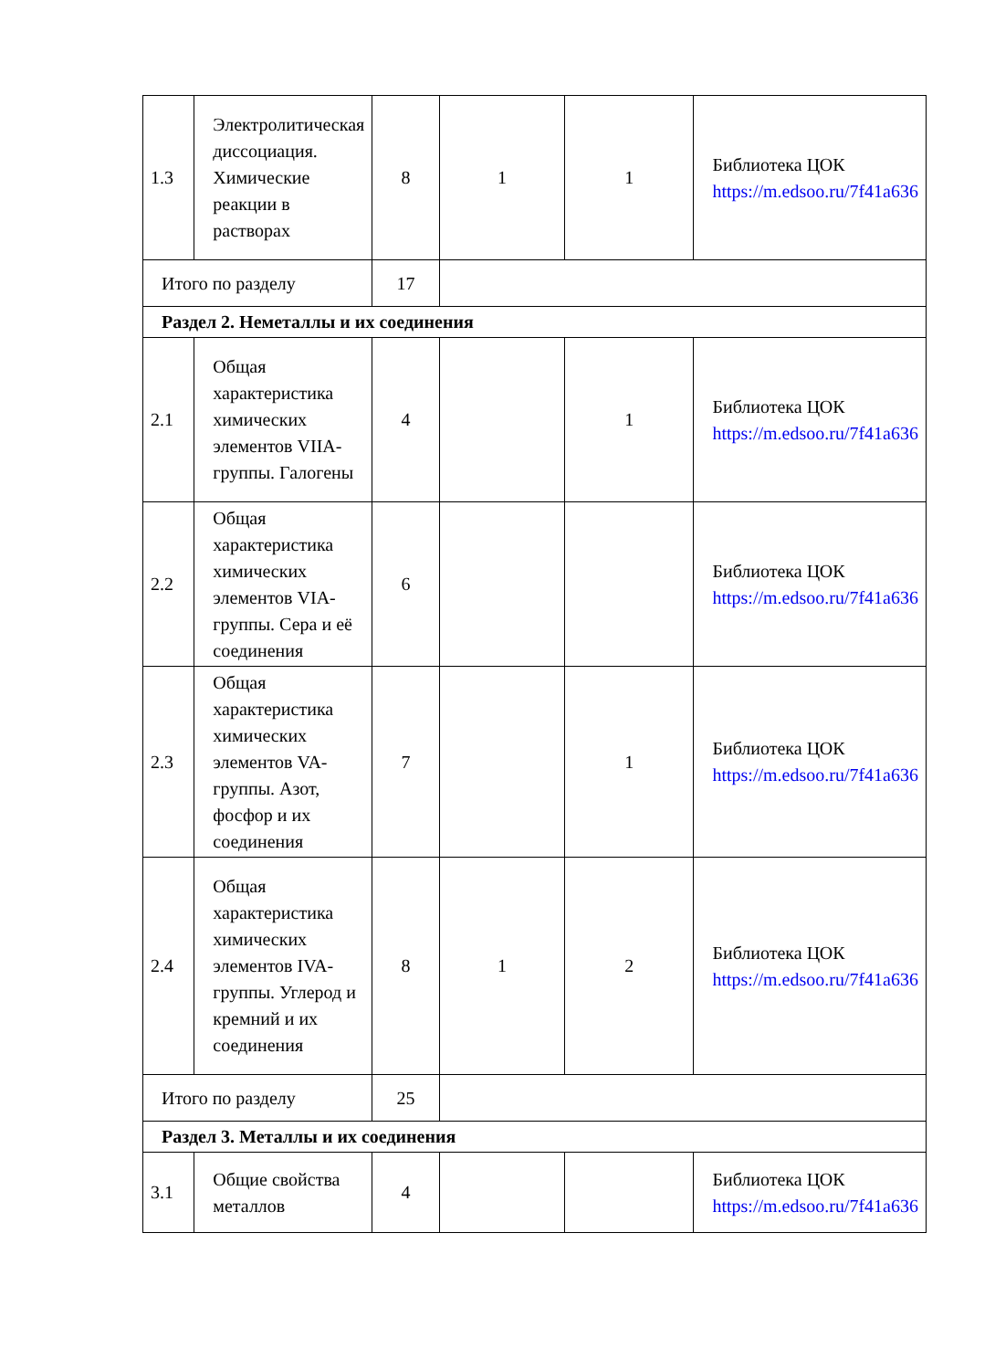| 1.3 | Электролитическая диссоциация. Химические реакции в растворах | 8 | 1 | 1 | Библиотека ЦОК https://m.edsoo.ru/7f41a636 |
| Итого по разделу | | 17 | | | |
| Раздел 2. Неметаллы и их соединения | | | | | |
| 2.1 | Общая характеристика химических элементов VIIA-группы. Галогены | 4 | | 1 | Библиотека ЦОК https://m.edsoo.ru/7f41a636 |
| 2.2 | Общая характеристика химических элементов VIA-группы. Сера и её соединения | 6 | | | Библиотека ЦОК https://m.edsoo.ru/7f41a636 |
| 2.3 | Общая характеристика химических элементов VA-группы. Азот, фосфор и их соединения | 7 | | 1 | Библиотека ЦОК https://m.edsoo.ru/7f41a636 |
| 2.4 | Общая характеристика химических элементов IVA-группы. Углерод и кремний и их соединения | 8 | 1 | 2 | Библиотека ЦОК https://m.edsoo.ru/7f41a636 |
| Итого по разделу | | 25 | | | |
| Раздел 3. Металлы и их соединения | | | | | |
| 3.1 | Общие свойства металлов | 4 | | | Библиотека ЦОК https://m.edsoo.ru/7f41a636 |